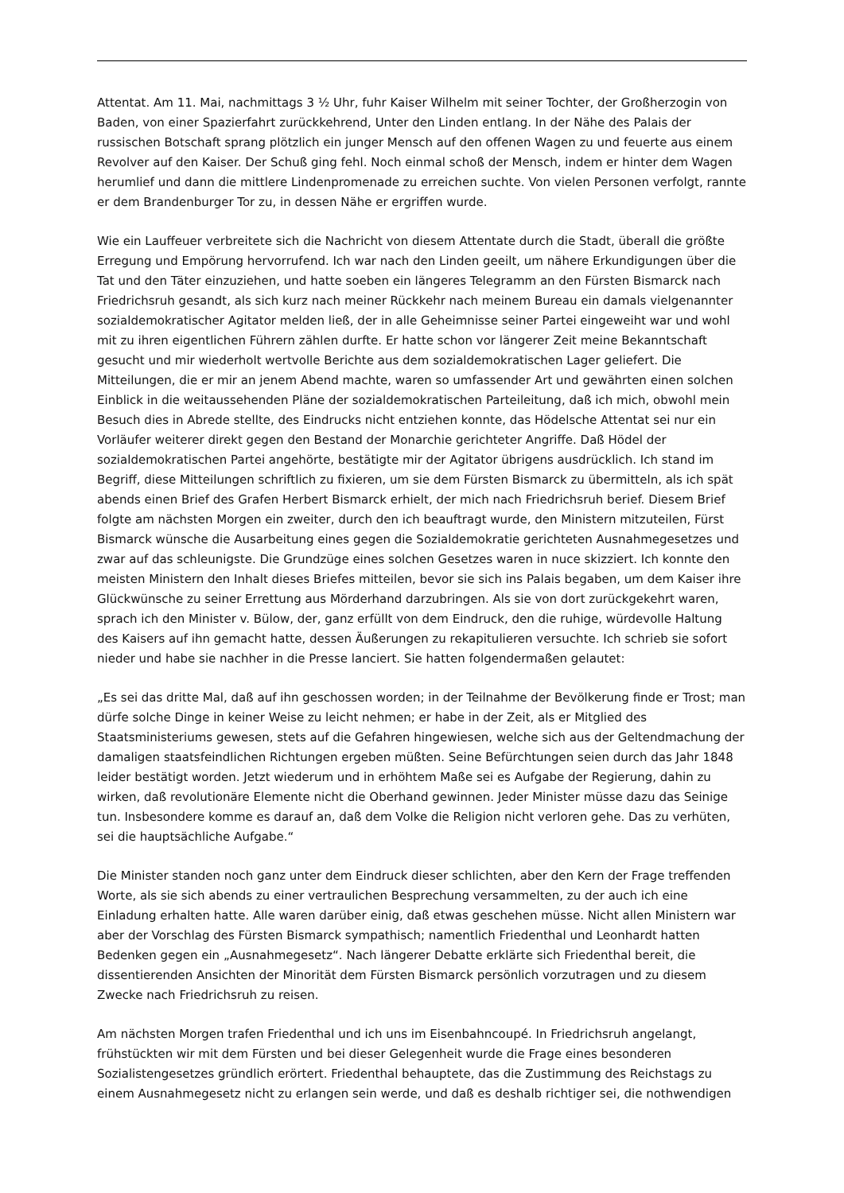Attentat. Am 11. Mai, nachmittags 3 ½ Uhr, fuhr Kaiser Wilhelm mit seiner Tochter, der Großherzogin von Baden, von einer Spazierfahrt zurückkehrend, Unter den Linden entlang. In der Nähe des Palais der russischen Botschaft sprang plötzlich ein junger Mensch auf den offenen Wagen zu und feuerte aus einem Revolver auf den Kaiser. Der Schuß ging fehl. Noch einmal schoß der Mensch, indem er hinter dem Wagen herumlief und dann die mittlere Lindenpromenade zu erreichen suchte. Von vielen Personen verfolgt, rannte er dem Brandenburger Tor zu, in dessen Nähe er ergriffen wurde.
Wie ein Lauffeuer verbreitete sich die Nachricht von diesem Attentate durch die Stadt, überall die größte Erregung und Empörung hervorrufend. Ich war nach den Linden geeilt, um nähere Erkundigungen über die Tat und den Täter einzuziehen, und hatte soeben ein längeres Telegramm an den Fürsten Bismarck nach Friedrichsruh gesandt, als sich kurz nach meiner Rückkehr nach meinem Bureau ein damals vielgenannter sozialdemokratischer Agitator melden ließ, der in alle Geheimnisse seiner Partei eingeweiht war und wohl mit zu ihren eigentlichen Führern zählen durfte. Er hatte schon vor längerer Zeit meine Bekanntschaft gesucht und mir wiederholt wertvolle Berichte aus dem sozialdemokratischen Lager geliefert. Die Mitteilungen, die er mir an jenem Abend machte, waren so umfassender Art und gewährten einen solchen Einblick in die weitaussehenden Pläne der sozialdemokratischen Parteileitung, daß ich mich, obwohl mein Besuch dies in Abrede stellte, des Eindrucks nicht entziehen konnte, das Hödelsche Attentat sei nur ein Vorläufer weiterer direkt gegen den Bestand der Monarchie gerichteter Angriffe. Daß Hödel der sozialdemokratischen Partei angehörte, bestätigte mir der Agitator übrigens ausdrücklich. Ich stand im Begriff, diese Mitteilungen schriftlich zu fixieren, um sie dem Fürsten Bismarck zu übermitteln, als ich spät abends einen Brief des Grafen Herbert Bismarck erhielt, der mich nach Friedrichsruh berief. Diesem Brief folgte am nächsten Morgen ein zweiter, durch den ich beauftragt wurde, den Ministern mitzuteilen, Fürst Bismarck wünsche die Ausarbeitung eines gegen die Sozialdemokratie gerichteten Ausnahmegesetzes und zwar auf das schleunigste. Die Grundzüge eines solchen Gesetzes waren in nuce skizziert. Ich konnte den meisten Ministern den Inhalt dieses Briefes mitteilen, bevor sie sich ins Palais begaben, um dem Kaiser ihre Glückwünsche zu seiner Errettung aus Mörderhand darzubringen. Als sie von dort zurückgekehrt waren, sprach ich den Minister v. Bülow, der, ganz erfüllt von dem Eindruck, den die ruhige, würdevolle Haltung des Kaisers auf ihn gemacht hatte, dessen Äußerungen zu rekapitulieren versuchte. Ich schrieb sie sofort nieder und habe sie nachher in die Presse lanciert. Sie hatten folgendermaßen gelautet:
„Es sei das dritte Mal, daß auf ihn geschossen worden; in der Teilnahme der Bevölkerung finde er Trost; man dürfe solche Dinge in keiner Weise zu leicht nehmen; er habe in der Zeit, als er Mitglied des Staatsministeriums gewesen, stets auf die Gefahren hingewiesen, welche sich aus der Geltendmachung der damaligen staatsfeindlichen Richtungen ergeben müßten. Seine Befürchtungen seien durch das Jahr 1848 leider bestätigt worden. Jetzt wiederum und in erhöhtem Maße sei es Aufgabe der Regierung, dahin zu wirken, daß revolutionäre Elemente nicht die Oberhand gewinnen. Jeder Minister müsse dazu das Seinige tun. Insbesondere komme es darauf an, daß dem Volke die Religion nicht verloren gehe. Das zu verhüten, sei die hauptsächliche Aufgabe.“
Die Minister standen noch ganz unter dem Eindruck dieser schlichten, aber den Kern der Frage treffenden Worte, als sie sich abends zu einer vertraulichen Besprechung versammelten, zu der auch ich eine Einladung erhalten hatte. Alle waren darüber einig, daß etwas geschehen müsse. Nicht allen Ministern war aber der Vorschlag des Fürsten Bismarck sympathisch; namentlich Friedenthal und Leonhardt hatten Bedenken gegen ein „Ausnahmegesetz“. Nach längerer Debatte erklärte sich Friedenthal bereit, die dissentierenden Ansichten der Minorität dem Fürsten Bismarck persönlich vorzutragen und zu diesem Zwecke nach Friedrichsruh zu reisen.
Am nächsten Morgen trafen Friedenthal und ich uns im Eisenbahncoupé. In Friedrichsruh angelangt, frühstückten wir mit dem Fürsten und bei dieser Gelegenheit wurde die Frage eines besonderen Sozialistengesetzes gründlich erörtert. Friedenthal behauptete, das die Zustimmung des Reichstags zu einem Ausnahmegesetz nicht zu erlangen sein werde, und daß es deshalb richtiger sei, die nothwendigen